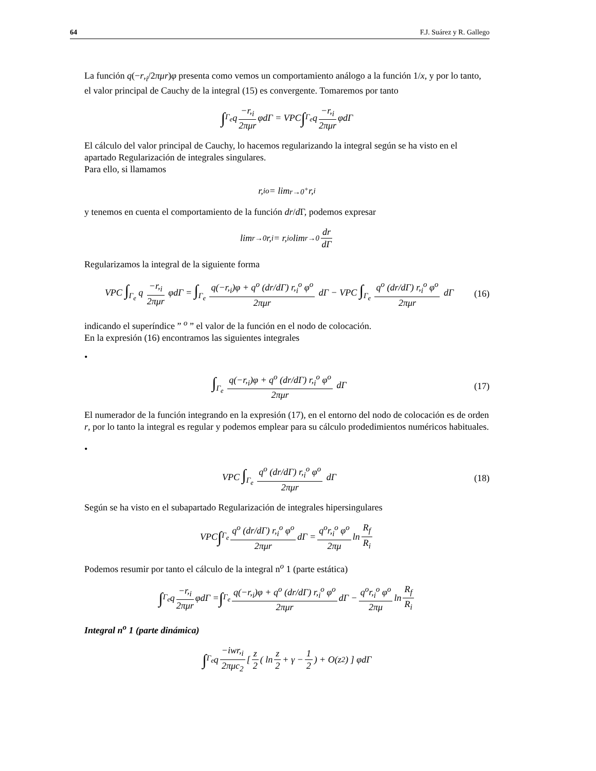64 F.J. Suárez y R. Gallego
La función q(−r,<sub>i</sub>/2πμr)φ presenta como vemos un comportamiento análogo a la función 1/x, y por lo tanto, el valor principal de Cauchy de la integral (15) es convergente. Tomaremos por tanto
∫<sub>Γ<sub>e</sub></sub> q −r,<sub>i</sub> 2πμr φdΓ = VPC ∫<sub>Γ<sub>e</sub></sub> q −r,<sub>i</sub> 2πμr φdΓ
El cálculo del valor principal de Cauchy, lo hacemos regularizando la integral según se ha visto en el apartado Regularización de integrales singulares.
Para ello, si llamamos
r,<sub>i</sub><sup>o</sup> = lim<sub>r→0<sup>+</sup></sub> r,<sub>i</sub>
y tenemos en cuenta el comportamiento de la función dr/d Γ, podemos expresar
lim<sub>r→0</sub> r,<sub>i</sub> = r,<sub>i</sub><sup>o</sup> lim<sub>r→0</sub> dr dΓ
Regularizamos la integral de la siguiente forma
VPC ∫<sub>Γ<sub>e</sub></sub> q −r,<sub>i</sub> 2πμr φdΓ = ∫<sub>Γ<sub>e</sub></sub> q(−r,<sub>i</sub>)φ + q<sup>o</sup> (dr/dΓ) r,<sub>i</sub><sup>o</sup> φ<sup>o</sup> 2πμr dΓ − VPC ∫<sub>Γ<sub>e</sub></sub> q<sup>o</sup> (dr/dΓ) r,<sub>i</sub><sup>o</sup> φ<sup>o</sup> 2πμr dΓ (16)
indicando el superíndice ” <sup>o</sup> ” el valor de la función en el nodo de colocación.
En la expresión (16) encontramos las siguientes integrales
•
∫<sub>Γ<sub>e</sub></sub> q(−r,<sub>i</sub>)φ + q<sup>o</sup> (dr/dΓ) r,<sub>i</sub><sup>o</sup> φ<sup>o</sup> 2πμr dΓ (17)
El numerador de la función integrando en la expresión (17), en el entorno del nodo de colocación es de orden r, por lo tanto la integral es regular y podemos emplear para su cálculo prodedimientos numéricos habituales.
•
VPC ∫<sub>Γ<sub>e</sub></sub> q<sup>o</sup> (dr/dΓ) r,<sub>i</sub><sup>o</sup> φ<sup>o</sup> 2πμr dΓ (18)
Según se ha visto en el subapartado Regularización de integrales hipersingulares
VPC ∫<sub>Γ<sub>e</sub></sub> q<sup>o</sup> (dr/dΓ) r,<sub>i</sub><sup>o</sup> φ<sup>o</sup> 2πμr dΓ = q<sup>o</sup>r,<sub>i</sub><sup>o</sup> φ<sup>o</sup> 2πμ ln R<sub>f</sub> R<sub>i</sub>
Podemos resumir por tanto el cálculo de la integral n<sup>o</sup> 1 (parte estática)
∫<sub>Γ<sub>e</sub></sub> q −r,<sub>i</sub> 2πμr φdΓ = ∫<sub>Γ<sub>e</sub></sub> q(−r,<sub>i</sub>)φ + q<sup>o</sup> (dr/dΓ) r,<sub>i</sub><sup>o</sup> φ<sup>o</sup> 2πμr dΓ − q<sup>o</sup>r,<sub>i</sub><sup>o</sup> φ<sup>o</sup> 2πμ ln R<sub>f</sub> R<sub>i</sub>
Integral n<sup>o</sup> 1 (parte dinámica)
∫<sub>Γ<sub>e</sub></sub> q −iwr,<sub>i</sub> 2πμc<sub>2</sub> [ z 2 ( ln z 2 + γ − 1 2 ) + O(z<sup>2</sup>) ] φdΓ